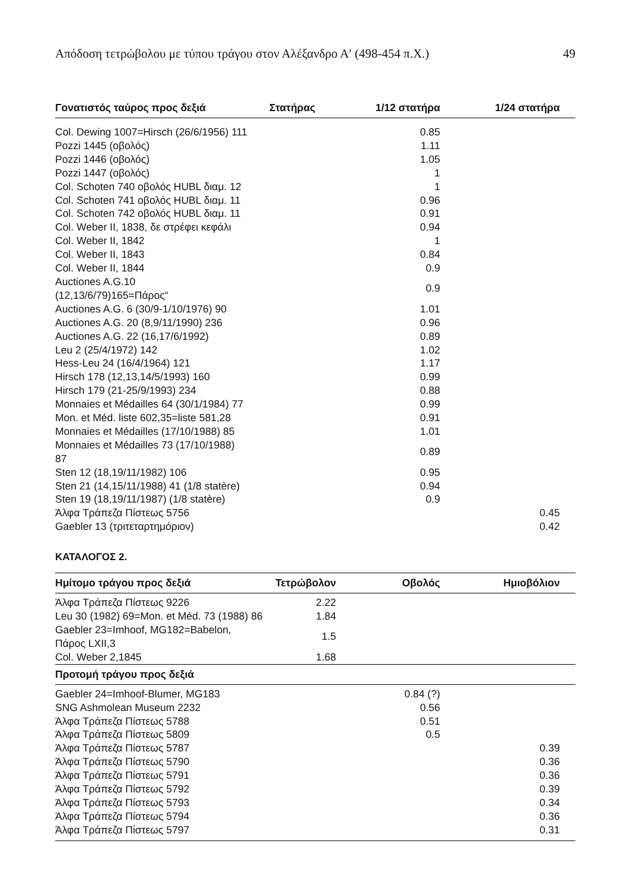Απόδοση τετρώβολου με τύπου τράγου στον Αλέξανδρο Α′ (498-454 π.Χ.) 49
| Γονατιστός ταύρος προς δεξιά | Στατήρας | 1/12 στατήρα | 1/24 στατήρα | |
| --- | --- | --- | --- | --- |
| Col. Dewing 1007=Hirsch (26/6/1956) 111 | | 0.85 | | |
| Pozzi 1445 (οβολός) | | 1.11 | | |
| Pozzi 1446 (οβολός) | | 1.05 | | |
| Pozzi 1447 (οβολός) | | 1 | | |
| Col. Schoten 740 οβολός HUBL διαμ. 12 | | 1 | | |
| Col. Schoten 741 οβολός HUBL διαμ. 11 | | 0.96 | | |
| Col. Schoten 742 οβολός HUBL διαμ. 11 | | 0.91 | | |
| Col. Weber II, 1838, δε στρέφει κεφάλι | | 0.94 | | |
| Col. Weber II, 1842 | | 1 | | |
| Col. Weber II, 1843 | | 0.84 | | |
| Col. Weber II, 1844 | | 0.9 | | |
| Auctiones A.G.10 (12,13/6/79)165=Πάρος“ | | 0.9 | | |
| Auctiones A.G. 6 (30/9-1/10/1976) 90 | | 1.01 | | |
| Auctiones A.G. 20 (8,9/11/1990) 236 | | 0.96 | | |
| Auctiones A.G. 22 (16,17/6/1992) | | 0.89 | | |
| Leu 2 (25/4/1972) 142 | | 1.02 | | |
| Hess-Leu 24 (16/4/1964) 121 | | 1.17 | | |
| Hirsch 178 (12,13,14/5/1993) 160 | | 0.99 | | |
| Hirsch 179 (21-25/9/1993) 234 | | 0.88 | | |
| Monnaies et Médailles 64 (30/1/1984) 77 | | 0.99 | | |
| Mon. et Méd. liste 602,35=liste 581,28 | | 0.91 | | |
| Monnaies et Médailles (17/10/1988) 85 | | 1.01 | | |
| Monnaies et Médailles 73 (17/10/1988) 87 | | 0.89 | | |
| Sten 12 (18,19/11/1982) 106 | | 0.95 | | |
| Sten 21 (14,15/11/1988) 41 (1/8 statère) | | 0.94 | | |
| Sten 19 (18,19/11/1987) (1/8 statère) | | 0.9 | | |
| Άλφα Τράπεζα Πίστεως 5756 | | | 0.45 | |
| Gaebler 13 (τριτεταρτημόριον) | | | 0.42 | |
ΚΑΤΑΛΟΓΟΣ 2.
| Ημίτομο τράγου προς δεξιά | Τετρώβολον | Οβολός | Ημιοβόλιον | |
| --- | --- | --- | --- | --- |
| Άλφα Τράπεζα Πίστεως 9226 | 2.22 | | | |
| Leu 30 (1982) 69=Mon. et Méd. 73 (1988) 86 | 1.84 | | | |
| Gaebler 23=Imhoof, MG182=Babelon, Πάρος LXII,3 | 1.5 | | | |
| Col. Weber 2,1845 | 1.68 | | | |
| Προτομή τράγου προς δεξιά | | | | |
| Gaebler 24=Imhoof-Blumer, MG183 | | 0.84 (?) | | |
| SNG Ashmolean Museum 2232 | | 0.56 | | |
| Άλφα Τράπεζα Πίστεως 5788 | | 0.51 | | |
| Άλφα Τράπεζα Πίστεως 5809 | | 0.5 | | |
| Άλφα Τράπεζα Πίστεως 5787 | | | 0.39 | |
| Άλφα Τράπεζα Πίστεως 5790 | | | 0.36 | |
| Άλφα Τράπεζα Πίστεως 5791 | | | 0.36 | |
| Άλφα Τράπεζα Πίστεως 5792 | | | 0.39 | |
| Άλφα Τράπεζα Πίστεως 5793 | | | 0.34 | |
| Άλφα Τράπεζα Πίστεως 5794 | | | 0.36 | |
| Άλφα Τράπεζα Πίστεως 5797 | | | 0.31 | |